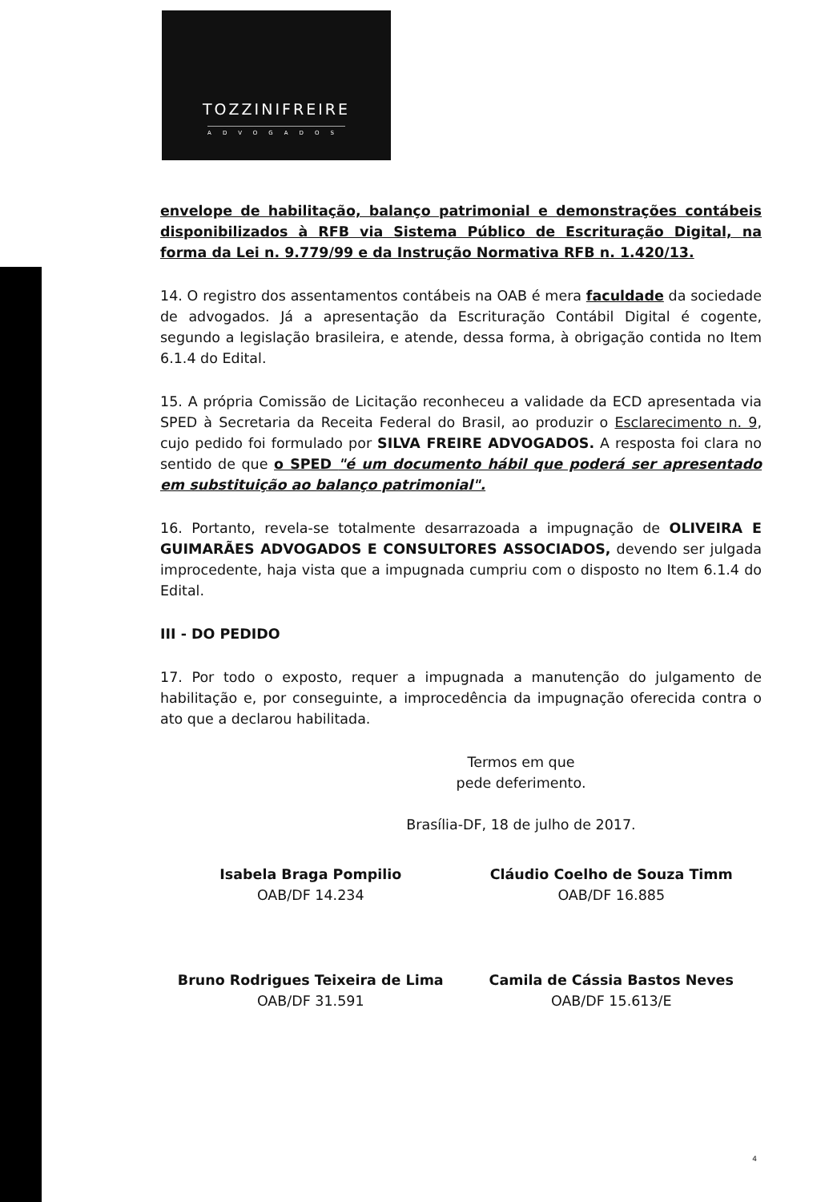TOZZINIFREIRE
ADVOGADOS
envelope de habilitação, balanço patrimonial e demonstrações contábeis disponibilizados à RFB via Sistema Público de Escrituração Digital, na forma da Lei n. 9.779/99 e da Instrução Normativa RFB n. 1.420/13.
14. O registro dos assentamentos contábeis na OAB é mera faculdade da sociedade de advogados. Já a apresentação da Escrituração Contábil Digital é cogente, segundo a legislação brasileira, e atende, dessa forma, à obrigação contida no Item 6.1.4 do Edital.
15. A própria Comissão de Licitação reconheceu a validade da ECD apresentada via SPED à Secretaria da Receita Federal do Brasil, ao produzir o Esclarecimento n. 9, cujo pedido foi formulado por SILVA FREIRE ADVOGADOS. A resposta foi clara no sentido de que o SPED "é um documento hábil que poderá ser apresentado em substituição ao balanço patrimonial".
16. Portanto, revela-se totalmente desarrazoada a impugnação de OLIVEIRA E GUIMARÃES ADVOGADOS E CONSULTORES ASSOCIADOS, devendo ser julgada improcedente, haja vista que a impugnada cumpriu com o disposto no Item 6.1.4 do Edital.
III - DO PEDIDO
17. Por todo o exposto, requer a impugnada a manutenção do julgamento de habilitação e, por conseguinte, a improcedência da impugnação oferecida contra o ato que a declarou habilitada.
Termos em que
pede deferimento.
Brasília-DF, 18 de julho de 2017.
Isabela Braga Pompilio
OAB/DF 14.234
Cláudio Coelho de Souza Timm
OAB/DF 16.885
Bruno Rodrigues Teixeira de Lima
OAB/DF 31.591
Camila de Cássia Bastos Neves
OAB/DF 15.613/E
4